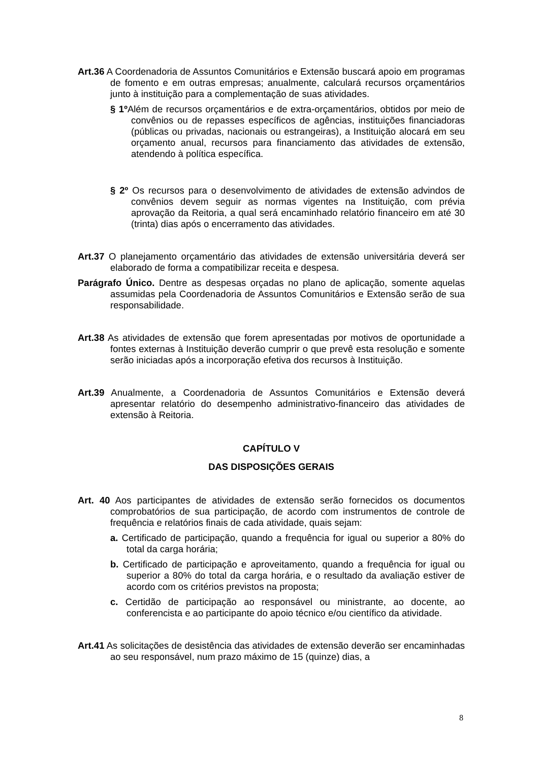Art.36 A Coordenadoria de Assuntos Comunitários e Extensão buscará apoio em programas de fomento e em outras empresas; anualmente, calculará recursos orçamentários junto à instituição para a complementação de suas atividades.
§ 1º Além de recursos orçamentários e de extra-orçamentários, obtidos por meio de convênios ou de repasses específicos de agências, instituições financiadoras (públicas ou privadas, nacionais ou estrangeiras), a Instituição alocará em seu orçamento anual, recursos para financiamento das atividades de extensão, atendendo à política específica.
§ 2º Os recursos para o desenvolvimento de atividades de extensão advindos de convênios devem seguir as normas vigentes na Instituição, com prévia aprovação da Reitoria, a qual será encaminhado relatório financeiro em até 30 (trinta) dias após o encerramento das atividades.
Art.37 O planejamento orçamentário das atividades de extensão universitária deverá ser elaborado de forma a compatibilizar receita e despesa.
Parágrafo Único. Dentre as despesas orçadas no plano de aplicação, somente aquelas assumidas pela Coordenadoria de Assuntos Comunitários e Extensão serão de sua responsabilidade.
Art.38 As atividades de extensão que forem apresentadas por motivos de oportunidade a fontes externas à Instituição deverão cumprir o que prevê esta resolução e somente serão iniciadas após a incorporação efetiva dos recursos à Instituição.
Art.39 Anualmente, a Coordenadoria de Assuntos Comunitários e Extensão deverá apresentar relatório do desempenho administrativo-financeiro das atividades de extensão à Reitoria.
CAPÍTULO V
DAS DISPOSIÇÕES GERAIS
Art. 40 Aos participantes de atividades de extensão serão fornecidos os documentos comprobatórios de sua participação, de acordo com instrumentos de controle de frequência e relatórios finais de cada atividade, quais sejam:
a. Certificado de participação, quando a frequência for igual ou superior a 80% do total da carga horária;
b. Certificado de participação e aproveitamento, quando a frequência for igual ou superior a 80% do total da carga horária, e o resultado da avaliação estiver de acordo com os critérios previstos na proposta;
c. Certidão de participação ao responsável ou ministrante, ao docente, ao conferencista e ao participante do apoio técnico e/ou científico da atividade.
Art.41 As solicitações de desistência das atividades de extensão deverão ser encaminhadas ao seu responsável, num prazo máximo de 15 (quinze) dias, a
8